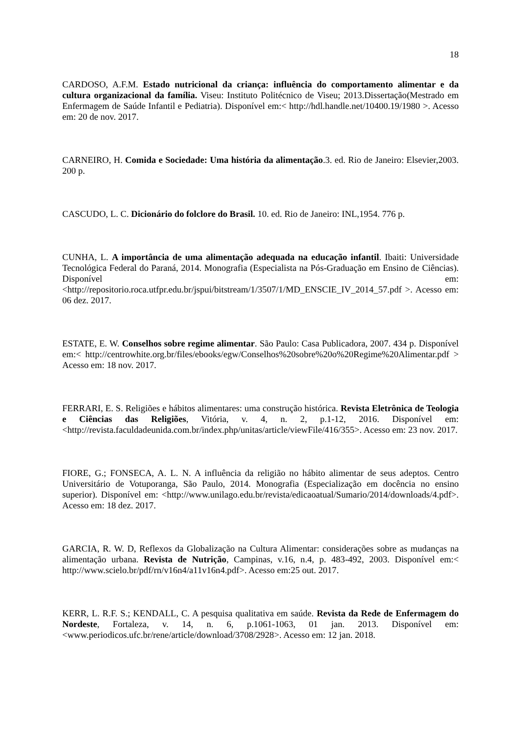18
CARDOSO, A.F.M. Estado nutricional da criança: influência do comportamento alimentar e da cultura organizacional da família. Viseu: Instituto Politécnico de Viseu; 2013.Dissertação(Mestrado em Enfermagem de Saúde Infantil e Pediatria). Disponível em:< http://hdl.handle.net/10400.19/1980 >. Acesso em: 20 de nov. 2017.
CARNEIRO, H. Comida e Sociedade: Uma história da alimentação.3. ed. Rio de Janeiro: Elsevier,2003. 200 p.
CASCUDO, L. C. Dicionário do folclore do Brasil. 10. ed. Rio de Janeiro: INL,1954. 776 p.
CUNHA, L. A importância de uma alimentação adequada na educação infantil. Ibaiti: Universidade Tecnológica Federal do Paraná, 2014. Monografia (Especialista na Pós-Graduação em Ensino de Ciências). Disponível em: <http://repositorio.roca.utfpr.edu.br/jspui/bitstream/1/3507/1/MD_ENSCIE_IV_2014_57.pdf >. Acesso em: 06 dez. 2017.
ESTATE, E. W. Conselhos sobre regime alimentar. São Paulo: Casa Publicadora, 2007. 434 p. Disponível em:< http://centrowhite.org.br/files/ebooks/egw/Conselhos%20sobre%20o%20Regime%20Alimentar.pdf > Acesso em: 18 nov. 2017.
FERRARI, E. S. Religiões e hábitos alimentares: uma construção histórica. Revista Eletrônica de Teologia e Ciências das Religiões, Vitória, v. 4, n. 2, p.1-12, 2016. Disponível em: <http://revista.faculdadeunida.com.br/index.php/unitas/article/viewFile/416/355>. Acesso em: 23 nov. 2017.
FIORE, G.; FONSECA, A. L. N. A influência da religião no hábito alimentar de seus adeptos. Centro Universitário de Votuporanga, São Paulo, 2014. Monografia (Especialização em docência no ensino superior). Disponível em: <http://www.unilago.edu.br/revista/edicaoatual/Sumario/2014/downloads/4.pdf>. Acesso em: 18 dez. 2017.
GARCIA, R. W. D, Reflexos da Globalização na Cultura Alimentar: considerações sobre as mudanças na alimentação urbana. Revista de Nutrição, Campinas, v.16, n.4, p. 483-492, 2003. Disponível em:< http://www.scielo.br/pdf/rn/v16n4/a11v16n4.pdf>. Acesso em:25 out. 2017.
KERR, L. R.F. S.; KENDALL, C. A pesquisa qualitativa em saúde. Revista da Rede de Enfermagem do Nordeste, Fortaleza, v. 14, n. 6, p.1061-1063, 01 jan. 2013. Disponível em: <www.periodicos.ufc.br/rene/article/download/3708/2928>. Acesso em: 12 jan. 2018.